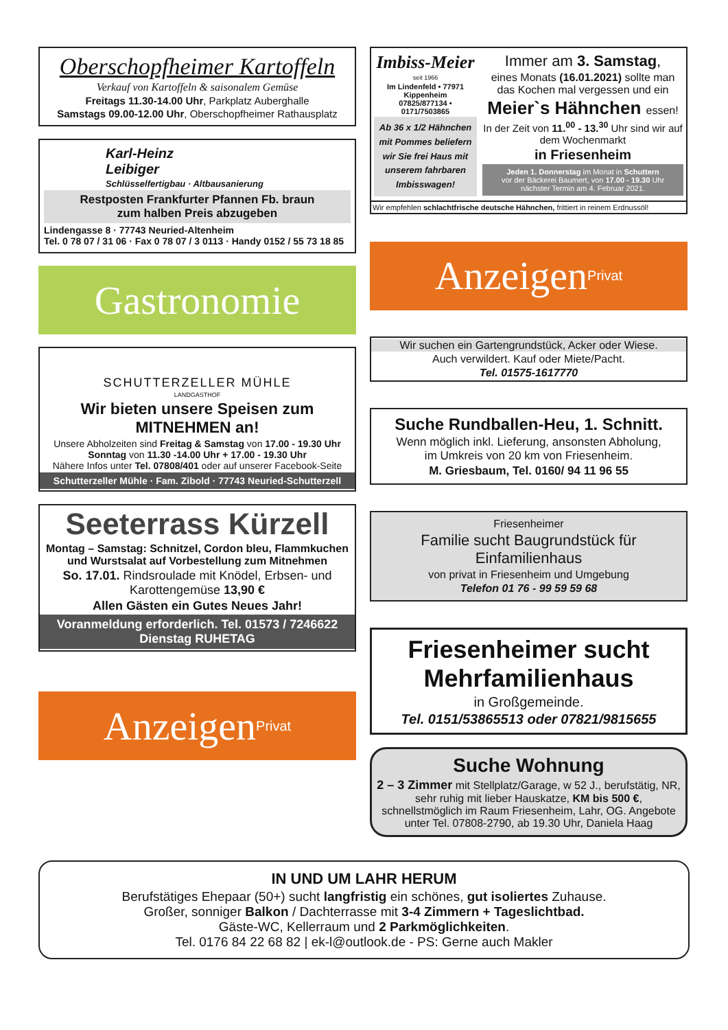Oberschopfheimer Kartoffeln
Verkauf von Kartoffeln & saisonalem Gemüse
Freitags 11.30-14.00 Uhr, Parkplatz Auberghalle
Samstags 09.00-12.00 Uhr, Oberschopfheimer Rathausplatz
Karl-Heinz
Leibiger
Schlüsselfertigbau · Altbausanierung
Restposten Frankfurter Pfannen Fb. braun
zum halben Preis abzugeben
Lindengasse 8 · 77743 Neuried-Altenheim
Tel. 0 78 07 / 31 06 · Fax 0 78 07 / 3 0113 · Handy 0152 / 55 73 18 85
Gastronomie
SCHUTTERZELLER MÜHLE
LANDGASTHOF
Wir bieten unsere Speisen zum
MITNEHMEN an!
Unsere Abholzeiten sind Freitag & Samstag von 17.00 - 19.30 Uhr
Sonntag von 11.30 -14.00 Uhr + 17.00 - 19.30 Uhr
Nähere Infos unter Tel. 07808/401 oder auf unserer Facebook-Seite
Schutterzeller Mühle · Fam. Zibold · 77743 Neuried-Schutterzell
Seeterrass Kürzell
Montag – Samstag: Schnitzel, Cordon bleu, Flammkuchen
und Wurstsalat auf Vorbestellung zum Mitnehmen
So. 17.01. Rindsroulade mit Knödel, Erbsen- und Karottengemüse 13,90 €
Allen Gästen ein Gutes Neues Jahr!
Voranmeldung erforderlich. Tel. 01573 / 7246622
Dienstag RUHETAG
Anzeigen Privat
Imbiss-Meier
seit 1966
Im Lindenfeld • 77971 Kippenheim
07825/877134 • 0171/7503865
Ab 36 x 1/2 Hähnchen mit Pommes beliefern wir Sie frei Haus mit unserem fahrbaren Imbisswagen!
Immer am 3. Samstag,
eines Monats (16.01.2021) sollte man das Kochen mal vergessen und ein
Meier`s Hähnchen essen!
In der Zeit von 11.<sup>00</sup> - 13.<sup>30</sup> Uhr sind wir auf dem Wochenmarkt
in Friesenheim
Jeden 1. Donnerstag im Monat in Schuttern
vor der Bäckerei Baumert, von 17.00 - 19.30 Uhr
nächster Termin am 4. Februar 2021.
Wir empfehlen schlachtfrische deutsche Hähnchen, frittiert in reinem Erdnussöl!
Anzeigen Privat
Wir suchen ein Gartengrundstück, Acker oder Wiese.
Auch verwildert. Kauf oder Miete/Pacht.
Tel. 01575-1617770
Suche Rundballen-Heu, 1. Schnitt.
Wenn möglich inkl. Lieferung, ansonsten Abholung,
im Umkreis von 20 km von Friesenheim.
M. Griesbaum, Tel. 0160/ 94 11 96 55
Friesenheimer
Familie sucht Baugrundstück für Einfamilienhaus
von privat in Friesenheim und Umgebung
Telefon 01 76 - 99 59 59 68
Friesenheimer sucht Mehrfamilienhaus
in Großgemeinde.
Tel. 0151/53865513 oder 07821/9815655
Suche Wohnung
2 – 3 Zimmer mit Stellplatz/Garage, w 52 J., berufstätig, NR, sehr ruhig mit lieber Hauskatze, KM bis 500 €, schnellstmöglich im Raum Friesenheim, Lahr, OG. Angebote unter Tel. 07808-2790, ab 19.30 Uhr, Daniela Haag
IN UND UM LAHR HERUM
Berufstätiges Ehepaar (50+) sucht langfristig ein schönes, gut isoliertes Zuhause.
Großer, sonniger Balkon / Dachterrasse mit 3-4 Zimmern + Tageslichtbad.
Gäste-WC, Kellerraum und 2 Parkmöglichkeiten.
Tel. 0176 84 22 68 82 | ek-l@outlook.de - PS: Gerne auch Makler